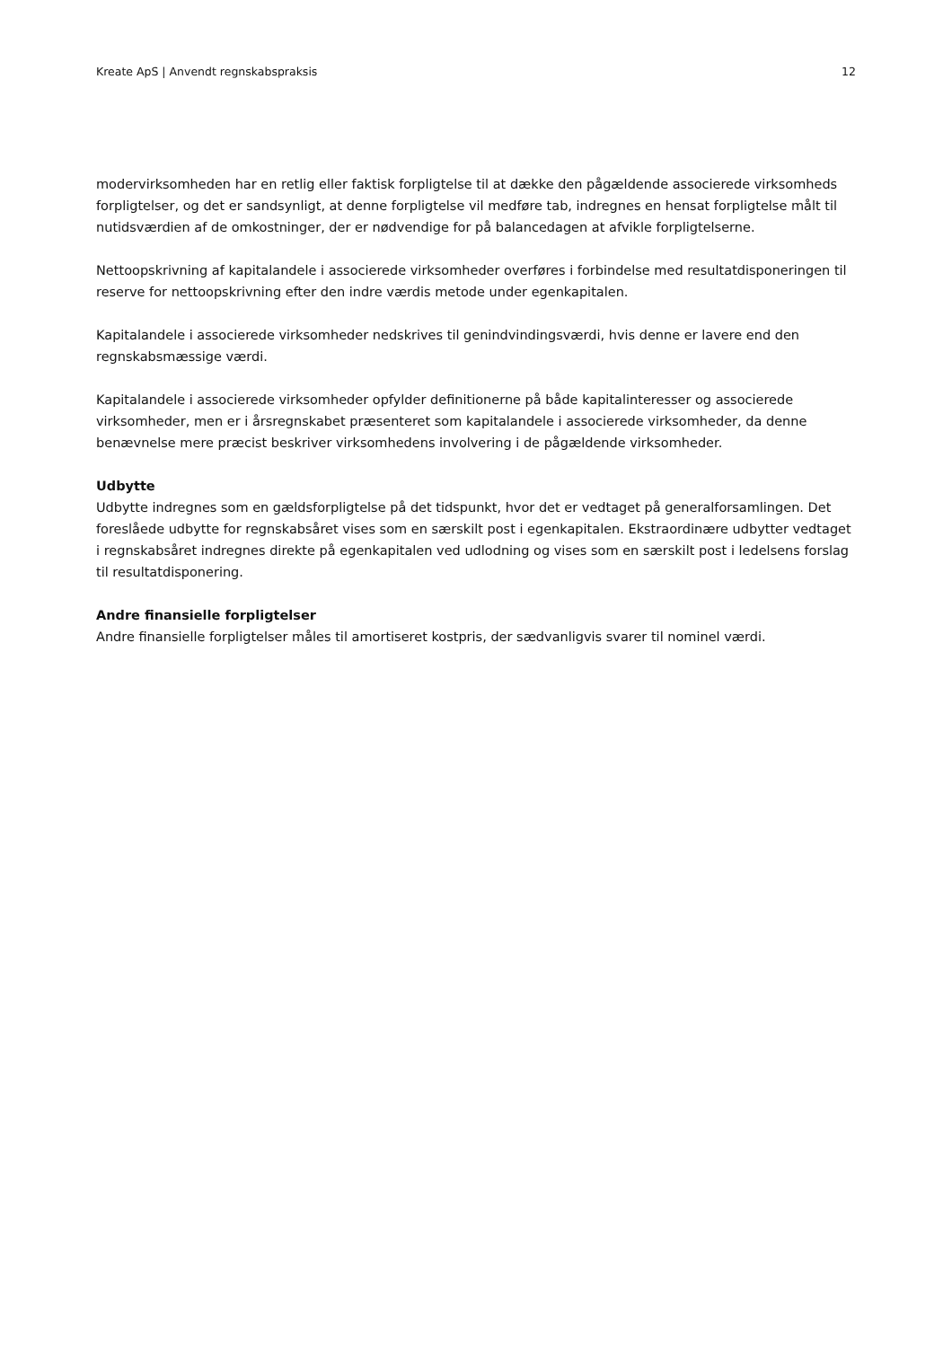Kreate ApS | Anvendt regnskabspraksis 12
modervirksomheden har en retlig eller faktisk forpligtelse til at dække den pågældende associerede virksomheds forpligtelser, og det er sandsynligt, at denne forpligtelse vil medføre tab, indregnes en hensat forpligtelse målt til nutidsværdien af de omkostninger, der er nødvendige for på balancedagen at afvikle forpligtelserne.
Nettoopskrivning af kapitalandele i associerede virksomheder overføres i forbindelse med resultatdisponeringen til reserve for nettoopskrivning efter den indre værdis metode under egenkapitalen.
Kapitalandele i associerede virksomheder nedskrives til genindvindingsværdi, hvis denne er lavere end den regnskabsmæssige værdi.
Kapitalandele i associerede virksomheder opfylder definitionerne på både kapitalinteresser og associerede virksomheder, men er i årsregnskabet præsenteret som kapitalandele i associerede virksomheder, da denne benævnelse mere præcist beskriver virksomhedens involvering i de pågældende virksomheder.
Udbytte
Udbytte indregnes som en gældsforpligtelse på det tidspunkt, hvor det er vedtaget på generalforsamlingen. Det foreslåede udbytte for regnskabsåret vises som en særskilt post i egenkapitalen. Ekstraordinære udbytter vedtaget i regnskabsåret indregnes direkte på egenkapitalen ved udlodning og vises som en særskilt post i ledelsens forslag til resultatdisponering.
Andre finansielle forpligtelser
Andre finansielle forpligtelser måles til amortiseret kostpris, der sædvanligvis svarer til nominel værdi.